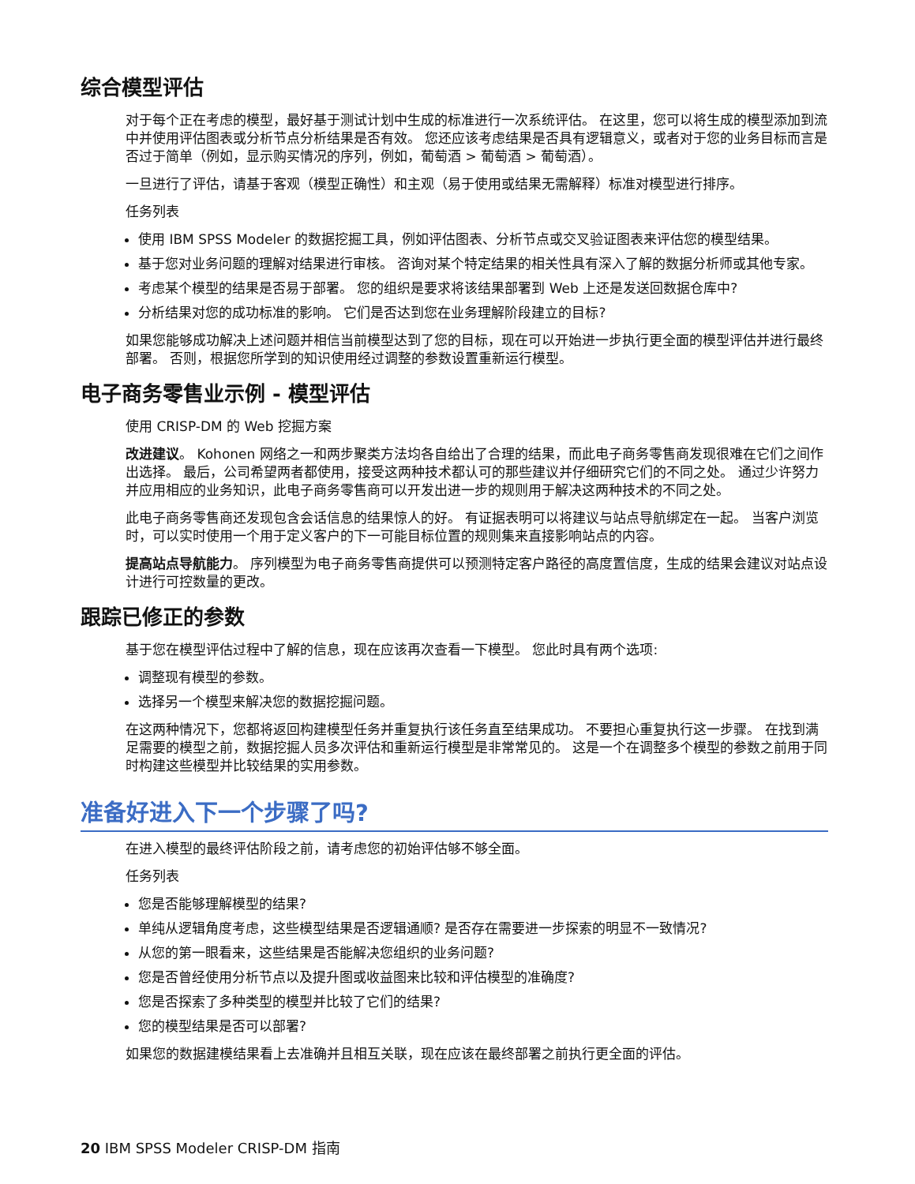综合模型评估
对于每个正在考虑的模型，最好基于测试计划中生成的标准进行一次系统评估。 在这里，您可以将生成的模型添加到流中并使用评估图表或分析节点分析结果是否有效。 您还应该考虑结果是否具有逻辑意义，或者对于您的业务目标而言是否过于简单（例如，显示购买情况的序列，例如，葡萄酒 > 葡萄酒 > 葡萄酒）。
一旦进行了评估，请基于客观（模型正确性）和主观（易于使用或结果无需解释）标准对模型进行排序。
任务列表
使用 IBM SPSS Modeler 的数据挖掘工具，例如评估图表、分析节点或交叉验证图表来评估您的模型结果。
基于您对业务问题的理解对结果进行审核。 咨询对某个特定结果的相关性具有深入了解的数据分析师或其他专家。
考虑某个模型的结果是否易于部署。 您的组织是要求将该结果部署到 Web 上还是发送回数据仓库中?
分析结果对您的成功标准的影响。 它们是否达到您在业务理解阶段建立的目标?
如果您能够成功解决上述问题并相信当前模型达到了您的目标，现在可以开始进一步执行更全面的模型评估并进行最终部署。 否则，根据您所学到的知识使用经过调整的参数设置重新运行模型。
电子商务零售业示例 - 模型评估
使用 CRISP-DM 的 Web 挖掘方案
改进建议。 Kohonen 网络之一和两步聚类方法均各自给出了合理的结果，而此电子商务零售商发现很难在它们之间作出选择。 最后，公司希望两者都使用，接受这两种技术都认可的那些建议并仔细研究它们的不同之处。 通过少许努力并应用相应的业务知识，此电子商务零售商可以开发出进一步的规则用于解决这两种技术的不同之处。
此电子商务零售商还发现包含会话信息的结果惊人的好。 有证据表明可以将建议与站点导航绑定在一起。 当客户浏览时，可以实时使用一个用于定义客户的下一可能目标位置的规则集来直接影响站点的内容。
提高站点导航能力。 序列模型为电子商务零售商提供可以预测特定客户路径的高度置信度，生成的结果会建议对站点设计进行可控数量的更改。
跟踪已修正的参数
基于您在模型评估过程中了解的信息，现在应该再次查看一下模型。 您此时具有两个选项:
调整现有模型的参数。
选择另一个模型来解决您的数据挖掘问题。
在这两种情况下，您都将返回构建模型任务并重复执行该任务直至结果成功。 不要担心重复执行这一步骤。 在找到满足需要的模型之前，数据挖掘人员多次评估和重新运行模型是非常常见的。 这是一个在调整多个模型的参数之前用于同时构建这些模型并比较结果的实用参数。
准备好进入下一个步骤了吗?
在进入模型的最终评估阶段之前，请考虑您的初始评估够不够全面。
任务列表
您是否能够理解模型的结果?
单纯从逻辑角度考虑，这些模型结果是否逻辑通顺? 是否存在需要进一步探索的明显不一致情况?
从您的第一眼看来，这些结果是否能解决您组织的业务问题?
您是否曾经使用分析节点以及提升图或收益图来比较和评估模型的准确度?
您是否探索了多种类型的模型并比较了它们的结果?
您的模型结果是否可以部署?
如果您的数据建模结果看上去准确并且相互关联，现在应该在最终部署之前执行更全面的评估。
20 IBM SPSS Modeler CRISP-DM 指南